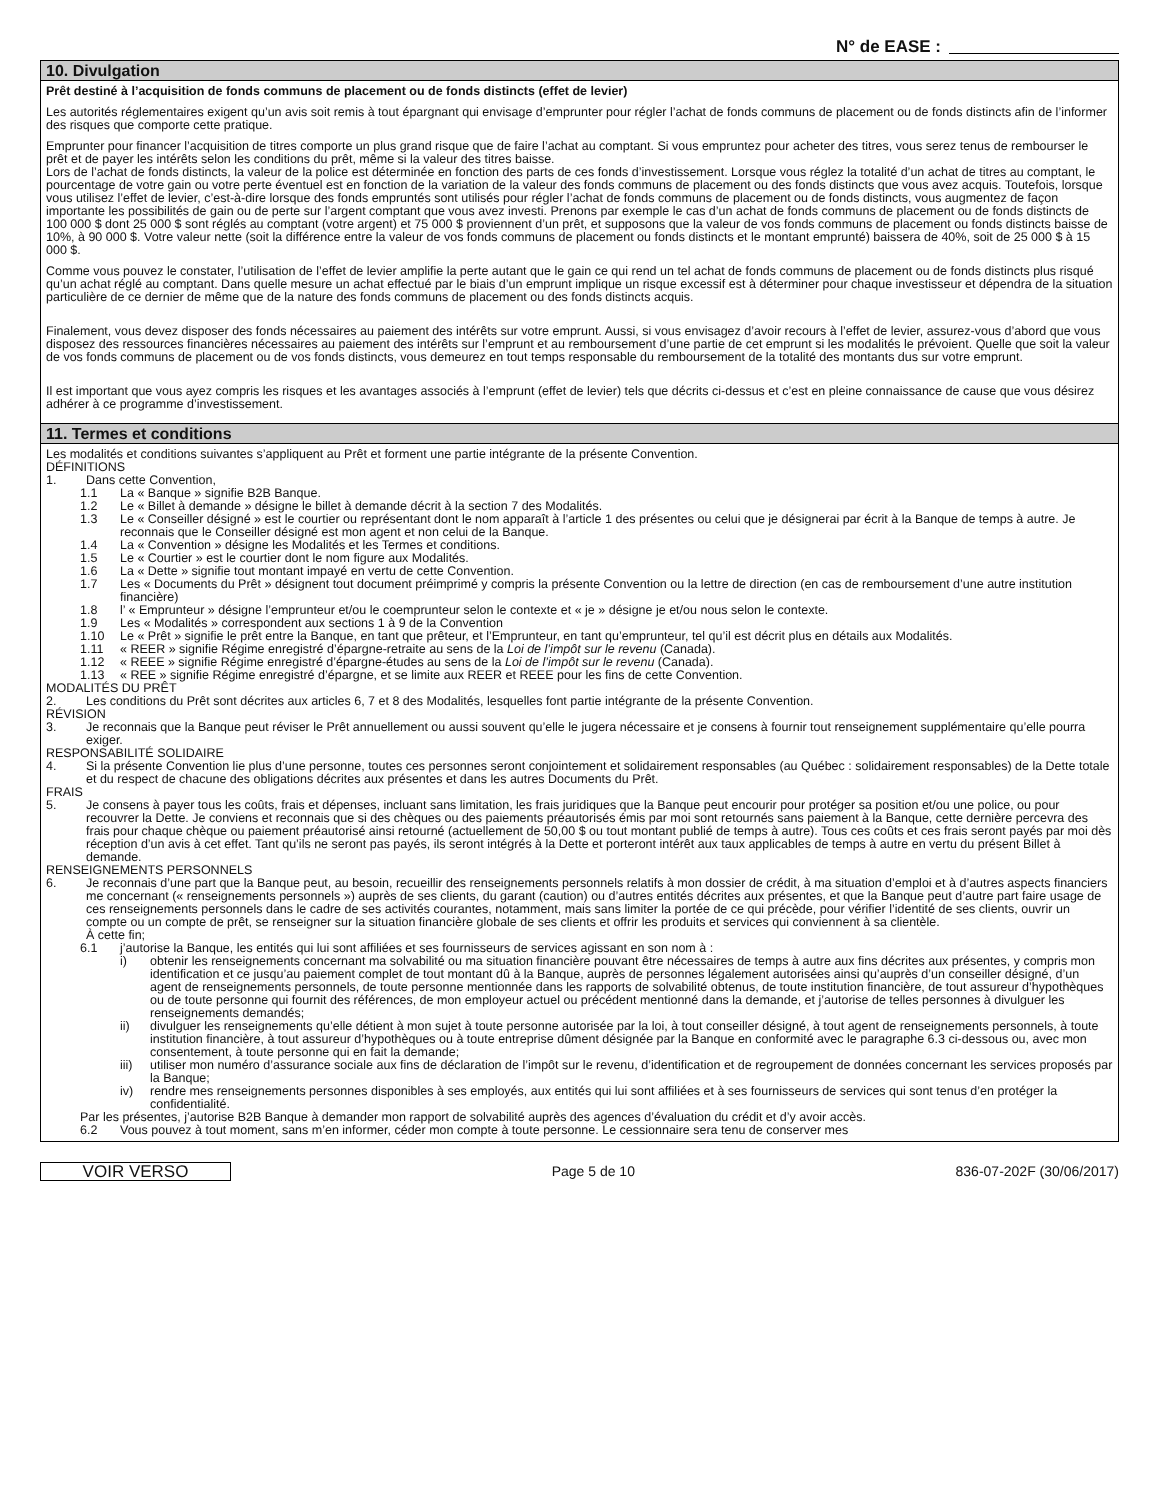N° de EASE :
10. Divulgation
Prêt destiné à l’acquisition de fonds communs de placement ou de fonds distincts (effet de levier)
Les autorités réglementaires exigent qu’un avis soit remis à tout épargnant qui envisage d’emprunter pour régler l’achat de fonds communs de placement ou de fonds distincts afin de l’informer des risques que comporte cette pratique.
Emprunter pour financer l’acquisition de titres comporte un plus grand risque que de faire l’achat au comptant. Si vous empruntez pour acheter des titres, vous serez tenus de rembourser le prêt et de payer les intérêts selon les conditions du prêt, même si la valeur des titres baisse.
Lors de l’achat de fonds distincts, la valeur de la police est déterminée en fonction des parts de ces fonds d’investissement. Lorsque vous réglez la totalité d’un achat de titres au comptant, le pourcentage de votre gain ou votre perte éventuel est en fonction de la variation de la valeur des fonds communs de placement ou des fonds distincts que vous avez acquis. Toutefois, lorsque vous utilisez l’effet de levier, c’est-à-dire lorsque des fonds empruntés sont utilisés pour régler l’achat de fonds communs de placement ou de fonds distincts, vous augmentez de façon importante les possibilités de gain ou de perte sur l’argent comptant que vous avez investi. Prenons par exemple le cas d’un achat de fonds communs de placement ou de fonds distincts de 100 000 $ dont 25 000 $ sont réglés au comptant (votre argent) et 75 000 $ proviennent d’un prêt, et supposons que la valeur de vos fonds communs de placement ou fonds distincts baisse de 10%, à 90 000 $. Votre valeur nette (soit la différence entre la valeur de vos fonds communs de placement ou fonds distincts et le montant emprunté) baissera de 40%, soit de 25 000 $ à 15 000 $.
Comme vous pouvez le constater, l’utilisation de l’effet de levier amplifie la perte autant que le gain ce qui rend un tel achat de fonds communs de placement ou de fonds distincts plus risqué qu’un achat réglé au comptant. Dans quelle mesure un achat effectué par le biais d’un emprunt implique un risque excessif est à déterminer pour chaque investisseur et dépendra de la situation particulière de ce dernier de même que de la nature des fonds communs de placement ou des fonds distincts acquis.
Finalement, vous devez disposer des fonds nécessaires au paiement des intérêts sur votre emprunt. Aussi, si vous envisagez d’avoir recours à l’effet de levier, assurez-vous d’abord que vous disposez des ressources financières nécessaires au paiement des intérêts sur l’emprunt et au remboursement d’une partie de cet emprunt si les modalités le prévoient. Quelle que soit la valeur de vos fonds communs de placement ou de vos fonds distincts, vous demeurez en tout temps responsable du remboursement de la totalité des montants dus sur votre emprunt.
Il est important que vous ayez compris les risques et les avantages associés à l’emprunt (effet de levier) tels que décrits ci-dessus et c’est en pleine connaissance de cause que vous désirez adhérer à ce programme d’investissement.
11. Termes et conditions
Les modalités et conditions suivantes s’appliquent au Prêt et forment une partie intégrante de la présente Convention.
DÉFINITIONS
1. Dans cette Convention,
1.1 La « Banque » signifie B2B Banque.
1.2 Le « Billet à demande » désigne le billet à demande décrit à la section 7 des Modalités.
1.3 Le « Conseiller désigné » est le courtier ou représentant dont le nom apparaît à l’article 1 des présentes ou celui que je désignerai par écrit à la Banque de temps à autre. Je reconnais que le Conseiller désigné est mon agent et non celui de la Banque.
1.4 La « Convention » désigne les Modalités et les Termes et conditions.
1.5 Le « Courtier » est le courtier dont le nom figure aux Modalités.
1.6 La « Dette » signifie tout montant impayé en vertu de cette Convention.
1.7 Les « Documents du Prêt » désignent tout document préimprimé y compris la présente Convention ou la lettre de direction (en cas de remboursement d’une autre institution financière)
1.8 l’ « Emprunteur » désigne l’emprunteur et/ou le coemprunteur selon le contexte et « je » désigne je et/ou nous selon le contexte.
1.9 Les « Modalités » correspondent aux sections 1 à 9 de la Convention
1.10 Le « Prêt » signifie le prêt entre la Banque, en tant que prêteur, et l’Emprunteur, en tant qu’emprunteur, tel qu’il est décrit plus en détails aux Modalités.
1.11 « REER » signifie Régime enregistré d’épargne-retraite au sens de la Loi de l’impôt sur le revenu (Canada).
1.12 « REEE » signifie Régime enregistré d’épargne-études au sens de la Loi de l’impôt sur le revenu (Canada).
1.13 « REE » signifie Régime enregistré d’épargne, et se limite aux REER et REEE pour les fins de cette Convention.
MODALITÉS DU PRÊT
2. Les conditions du Prêt sont décrites aux articles 6, 7 et 8 des Modalités, lesquelles font partie intégrante de la présente Convention.
RÉVISION
3. Je reconnais que la Banque peut réviser le Prêt annuellement ou aussi souvent qu’elle le jugera nécessaire et je consens à fournir tout renseignement supplémentaire qu’elle pourra exiger.
RESPONSABILITÉ SOLIDAIRE
4. Si la présente Convention lie plus d’une personne, toutes ces personnes seront conjointement et solidairement responsables (au Québec : solidairement responsables) de la Dette totale et du respect de chacune des obligations décrites aux présentes et dans les autres Documents du Prêt.
FRAIS
5. Je consens à payer tous les coûts, frais et dépenses, incluant sans limitation, les frais juridiques que la Banque peut encourir pour protéger sa position et/ou une police, ou pour recouvrer la Dette. Je conviens et reconnais que si des chèques ou des paiements préautorisés émis par moi sont retournés sans paiement à la Banque, cette dernière percevra des frais pour chaque chèque ou paiement préautorisé ainsi retourné (actuellement de 50,00 $ ou tout montant publié de temps à autre). Tous ces coûts et ces frais seront payés par moi dès réception d’un avis à cet effet. Tant qu’ils ne seront pas payés, ils seront intégrés à la Dette et porteront intérêt aux taux applicables de temps à autre en vertu du présent Billet à demande.
RENSEIGNEMENTS PERSONNELS
6. Je reconnais d’une part que la Banque peut, au besoin, recueillir des renseignements personnels relatifs à mon dossier de crédit, à ma situation d’emploi et à d’autres aspects financiers me concernant (« renseignements personnels ») auprès de ses clients, du garant (caution) ou d’autres entités décrites aux présentes, et que la Banque peut d’autre part faire usage de ces renseignements personnels dans le cadre de ses activités courantes, notamment, mais sans limiter la portée de ce qui précède, pour vérifier l’identité de ses clients, ouvrir un compte ou un compte de prêt, se renseigner sur la situation financière globale de ses clients et offrir les produits et services qui conviennent à sa clientèle.
À cette fin;
6.1 j’autorise la Banque, les entités qui lui sont affiliées et ses fournisseurs de services agissant en son nom à :
i) obtenir les renseignements concernant ma solvabilité ou ma situation financière pouvant être nécessaires de temps à autre aux fins décrites aux présentes, y compris mon identification et ce jusqu’au paiement complet de tout montant dû à la Banque, auprès de personnes légalement autorisées ainsi qu’auprès d’un conseiller désigné, d’un agent de renseignements personnels, de toute personne mentionnée dans les rapports de solvabilité obtenus, de toute institution financière, de tout assureur d’hypothèques ou de toute personne qui fournit des références, de mon employeur actuel ou précédent mentionné dans la demande, et j’autorise de telles personnes à divulguer les renseignements demandés;
ii) divulguer les renseignements qu’elle détient à mon sujet à toute personne autorisée par la loi, à tout conseiller désigné, à tout agent de renseignements personnels, à toute institution financière, à tout assureur d’hypothèques ou à toute entreprise dûment désignée par la Banque en conformité avec le paragraphe 6.3 ci-dessous ou, avec mon consentement, à toute personne qui en fait la demande;
iii) utiliser mon numéro d’assurance sociale aux fins de déclaration de l’impôt sur le revenu, d’identification et de regroupement de données concernant les services proposés par la Banque;
iv) rendre mes renseignements personnes disponibles à ses employés, aux entités qui lui sont affiliées et à ses fournisseurs de services qui sont tenus d’en protéger la confidentialité.
Par les présentes, j’autorise B2B Banque à demander mon rapport de solvabilité auprès des agences d’évaluation du crédit et d’y avoir accès.
6.2 Vous pouvez à tout moment, sans m’en informer, céder mon compte à toute personne. Le cessionnaire sera tenu de conserver mes
VOIR VERSO
Page 5 de 10 836-07-202F (30/06/2017)